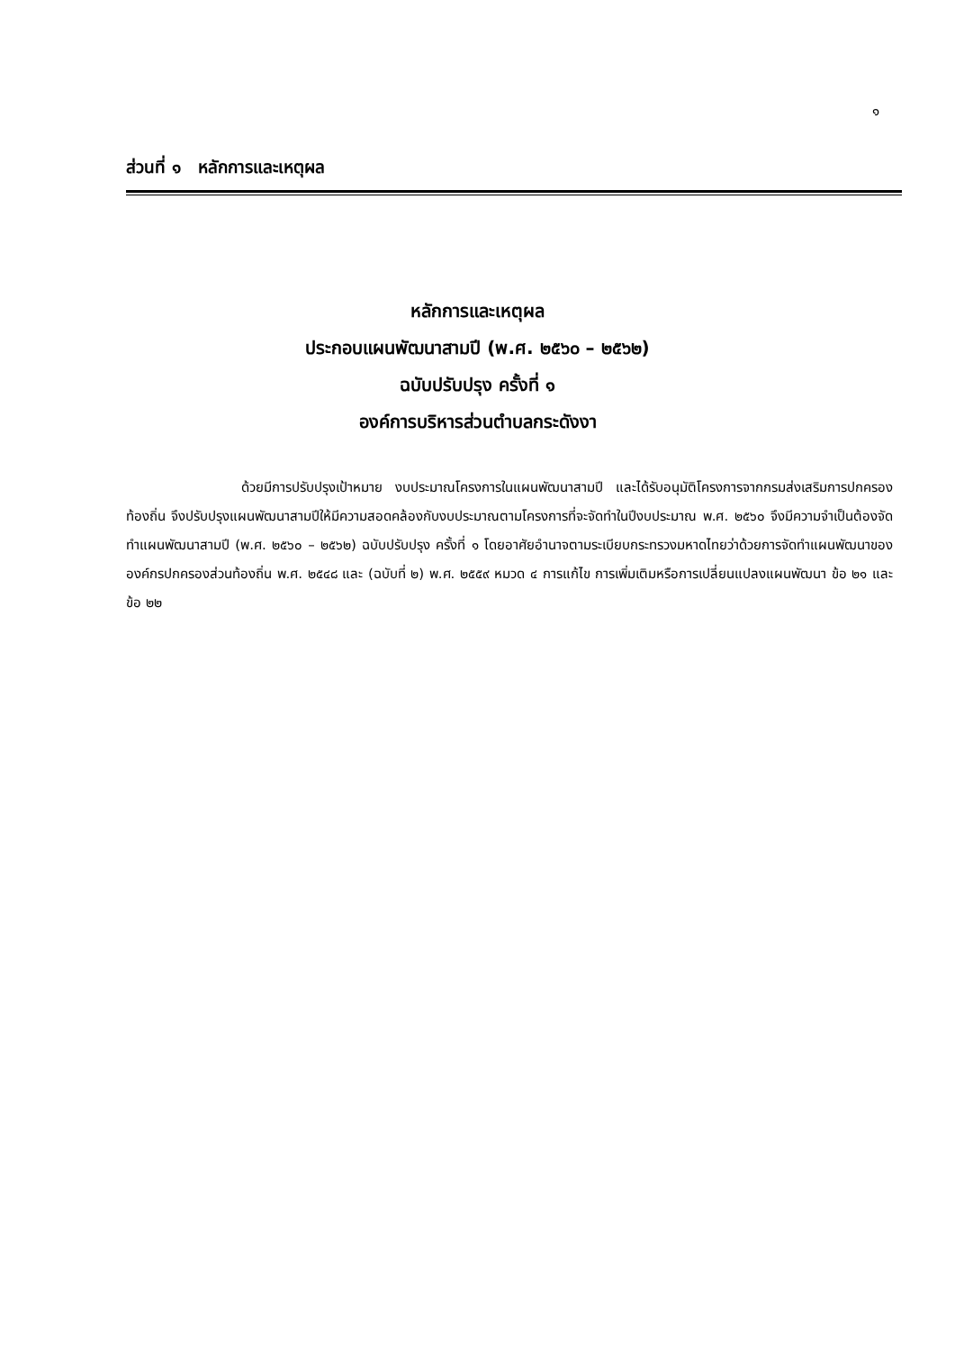๑
ส่วนที่ ๑ หลักการและเหตุผล
หลักการและเหตุผล
ประกอบแผนพัฒนาสามปี (พ.ศ. ๒๕๖๐ – ๒๕๖๒)
ฉบับปรับปรุง ครั้งที่ ๑
องค์การบริหารส่วนตำบลกระดังงา
ด้วยมีการปรับปรุงเป้าหมาย งบประมาณโครงการในแผนพัฒนาสามปี และได้รับอนุมัติโครงการจากกรมส่งเสริมการปกครองท้องถิ่น จึงปรับปรุงแผนพัฒนาสามปีให้มีความสอดคล้องกับงบประมาณตามโครงการที่จะจัดทำในปีงบประมาณ พ.ศ. ๒๕๖๐ จึงมีความจำเป็นต้องจัดทำแผนพัฒนาสามปี (พ.ศ. ๒๕๖๐ – ๒๕๖๒) ฉบับปรับปรุง ครั้งที่ ๑ โดยอาศัยอำนาจตามระเบียบกระทรวงมหาดไทยว่าด้วยการจัดทำแผนพัฒนาขององค์กรปกครองส่วนท้องถิ่น พ.ศ. ๒๕๔๘ และ (ฉบับที่ ๒) พ.ศ. ๒๕๕๙ หมวด ๔ การแก้ไข การเพิ่มเติมหรือการเปลี่ยนแปลงแผนพัฒนา ข้อ ๒๑ และข้อ ๒๒